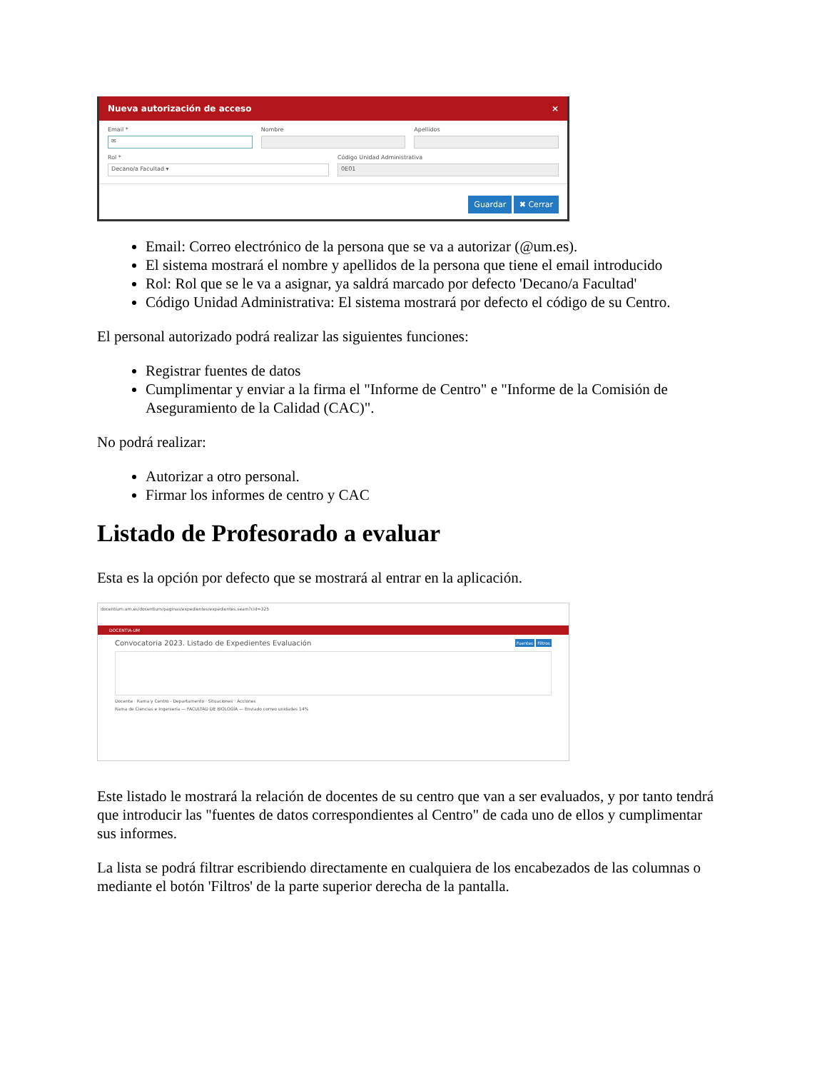Nueva autorización de acceso ×
Email *
✉
Nombre Apellidos
Rol *
Decano/a Facultad ▾
Código Unidad Administrativa
0E01
Guardar ✖ Cerrar
Email: Correo electrónico de la persona que se va a autorizar (@um.es).
El sistema mostrará el nombre y apellidos de la persona que tiene el email introducido
Rol: Rol que se le va a asignar, ya saldrá marcado por defecto 'Decano/a Facultad'
Código Unidad Administrativa: El sistema mostrará por defecto el código de su Centro.
El personal autorizado podrá realizar las siguientes funciones:
Registrar fuentes de datos
Cumplimentar y enviar a la firma el "Informe de Centro" e "Informe de la Comisión de Aseguramiento de la Calidad (CAC)".
No podrá realizar:
Autorizar a otro personal.
Firmar los informes de centro y CAC
Listado de Profesorado a evaluar
Esta es la opción por defecto que se mostrará al entrar en la aplicación.
docentium.um.es/docentium/paginas/expedientes/expedientes.seam?cid=325
DOCENTIA-UM
Convocatoria 2023. Listado de Expedientes Evaluación Fuentes Filtros
Docente · Rama y Centro - Departamento · Situaciones · Acciones
Rama de Ciencias e Ingeniería — FACULTAD DE BIOLOGÍA — Enviado correo unidades 14%
Este listado le mostrará la relación de docentes de su centro que van a ser evaluados, y por tanto tendrá que introducir las "fuentes de datos correspondientes al Centro" de cada uno de ellos y cumplimentar sus informes.
La lista se podrá filtrar escribiendo directamente en cualquiera de los encabezados de las columnas o mediante el botón 'Filtros' de la parte superior derecha de la pantalla.